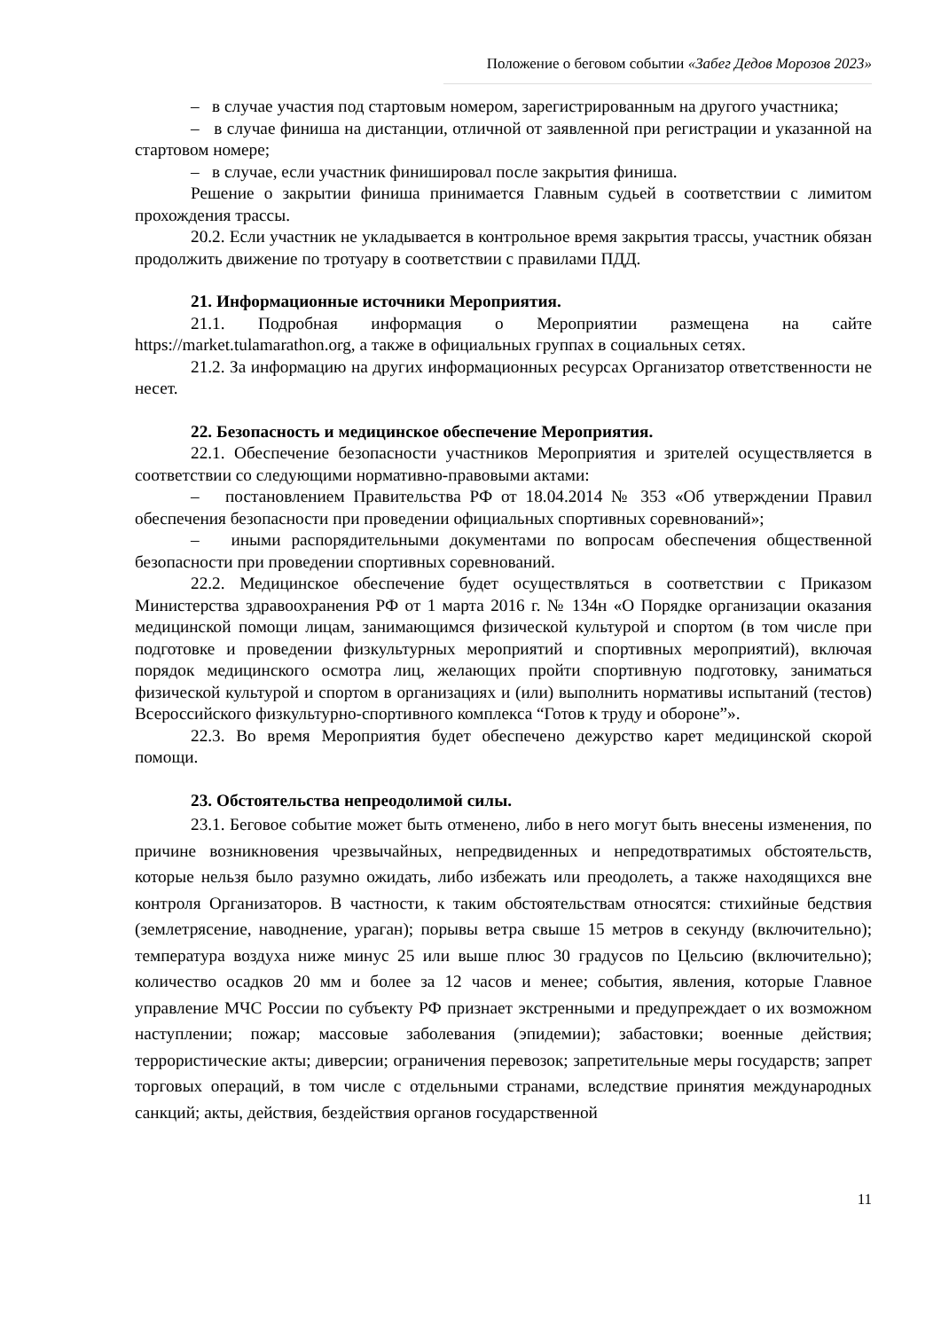Положение о беговом событии «Забег Дедов Морозов 2023»
– в случае участия под стартовым номером, зарегистрированным на другого участника;
– в случае финиша на дистанции, отличной от заявленной при регистрации и указанной на стартовом номере;
– в случае, если участник финишировал после закрытия финиша.
Решение о закрытии финиша принимается Главным судьей в соответствии с лимитом прохождения трассы.
20.2. Если участник не укладывается в контрольное время закрытия трассы, участник обязан продолжить движение по тротуару в соответствии с правилами ПДД.
21. Информационные источники Мероприятия.
21.1. Подробная информация о Мероприятии размещена на сайте https://market.tulamarathon.org, а также в официальных группах в социальных сетях.
21.2. За информацию на других информационных ресурсах Организатор ответственности не несет.
22. Безопасность и медицинское обеспечение Мероприятия.
22.1. Обеспечение безопасности участников Мероприятия и зрителей осуществляется в соответствии со следующими нормативно-правовыми актами:
– постановлением Правительства РФ от 18.04.2014 № 353 «Об утверждении Правил обеспечения безопасности при проведении официальных спортивных соревнований»;
– иными распорядительными документами по вопросам обеспечения общественной безопасности при проведении спортивных соревнований.
22.2. Медицинское обеспечение будет осуществляться в соответствии с Приказом Министерства здравоохранения РФ от 1 марта 2016 г. № 134н «О Порядке организации оказания медицинской помощи лицам, занимающимся физической культурой и спортом (в том числе при подготовке и проведении физкультурных мероприятий и спортивных мероприятий), включая порядок медицинского осмотра лиц, желающих пройти спортивную подготовку, заниматься физической культурой и спортом в организациях и (или) выполнить нормативы испытаний (тестов) Всероссийского физкультурно-спортивного комплекса “Готов к труду и обороне”».
22.3. Во время Мероприятия будет обеспечено дежурство карет медицинской скорой помощи.
23. Обстоятельства непреодолимой силы.
23.1. Беговое событие может быть отменено, либо в него могут быть внесены изменения, по причине возникновения чрезвычайных, непредвиденных и непредотвратимых обстоятельств, которые нельзя было разумно ожидать, либо избежать или преодолеть, а также находящихся вне контроля Организаторов. В частности, к таким обстоятельствам относятся: стихийные бедствия (землетрясение, наводнение, ураган); порывы ветра свыше 15 метров в секунду (включительно); температура воздуха ниже минус 25 или выше плюс 30 градусов по Цельсию (включительно); количество осадков 20 мм и более за 12 часов и менее; события, явления, которые Главное управление МЧС России по субъекту РФ признает экстренными и предупреждает о их возможном наступлении; пожар; массовые заболевания (эпидемии); забастовки; военные действия; террористические акты; диверсии; ограничения перевозок; запретительные меры государств; запрет торговых операций, в том числе с отдельными странами, вследствие принятия международных санкций; акты, действия, бездействия органов государственной
11